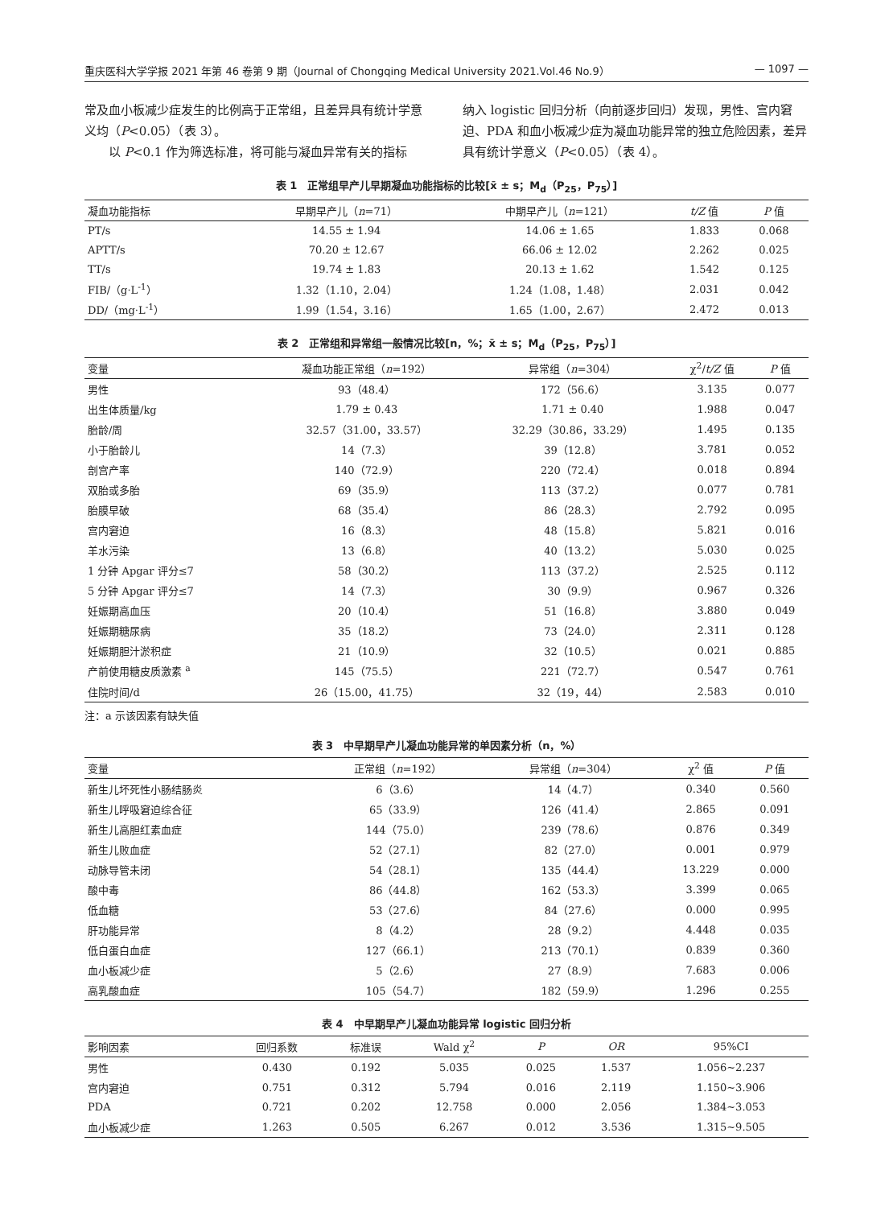重庆医科大学学报 2021 年第 46 卷第 9 期（Journal of Chongqing Medical University 2021.Vol.46 No.9） — 1097 —
常及血小板减少症发生的比例高于正常组，且差异具有统计学意义均（P<0.05）（表 3）。
　　以 P<0.1 作为筛选标准，将可能与凝血异常有关的指标
纳入 logistic 回归分析（向前逐步回归）发现，男性、宫内窘迫、PDA 和血小板减少症为凝血功能异常的独立危险因素，差异具有统计学意义（P<0.05）（表 4）。
表 1　正常组早产儿早期凝血功能指标的比较[x̄ ± s；M<sub>d</sub>（P<sub>25</sub>，P<sub>75</sub>）]
| 凝血功能指标 | 早期早产儿（ n =71） | 中期早产儿（ n =121） | t/Z 值 | P 值 |
| --- | --- | --- | --- | --- |
| PT/s | 14.55 ± 1.94 | 14.06 ± 1.65 | 1.833 | 0.068 |
| APTT/s | 70.20 ± 12.67 | 66.06 ± 12.02 | 2.262 | 0.025 |
| TT/s | 19.74 ± 1.83 | 20.13 ± 1.62 | 1.542 | 0.125 |
| FIB/（g·L<sup>-1</sup>） | 1.32（1.10，2.04） | 1.24（1.08，1.48） | 2.031 | 0.042 |
| DD/（mg·L<sup>-1</sup>） | 1.99（1.54，3.16） | 1.65（1.00，2.67） | 2.472 | 0.013 |
表 2　正常组和异常组一般情况比较[n，%；x̄ ± s；M<sub>d</sub>（P<sub>25</sub>，P<sub>75</sub>）]
| 变量 | 凝血功能正常组（ n =192） | 异常组（ n =304） | χ<sup>2</sup>/ t/Z 值 | P 值 |
| --- | --- | --- | --- | --- |
| 男性 | 93（48.4） | 172（56.6） | 3.135 | 0.077 |
| 出生体质量/kg | 1.79 ± 0.43 | 1.71 ± 0.40 | 1.988 | 0.047 |
| 胎龄/周 | 32.57（31.00，33.57） | 32.29（30.86，33.29） | 1.495 | 0.135 |
| 小于胎龄儿 | 14（7.3） | 39（12.8） | 3.781 | 0.052 |
| 剖宫产率 | 140（72.9） | 220（72.4） | 0.018 | 0.894 |
| 双胎或多胎 | 69（35.9） | 113（37.2） | 0.077 | 0.781 |
| 胎膜早破 | 68（35.4） | 86（28.3） | 2.792 | 0.095 |
| 宫内窘迫 | 16（8.3） | 48（15.8） | 5.821 | 0.016 |
| 羊水污染 | 13（6.8） | 40（13.2） | 5.030 | 0.025 |
| 1 分钟 Apgar 评分≤7 | 58（30.2） | 113（37.2） | 2.525 | 0.112 |
| 5 分钟 Apgar 评分≤7 | 14（7.3） | 30（9.9） | 0.967 | 0.326 |
| 妊娠期高血压 | 20（10.4） | 51（16.8） | 3.880 | 0.049 |
| 妊娠期糖尿病 | 35（18.2） | 73（24.0） | 2.311 | 0.128 |
| 妊娠期胆汁淤积症 | 21（10.9） | 32（10.5） | 0.021 | 0.885 |
| 产前使用糖皮质激素 <sup>a</sup> | 145（75.5） | 221（72.7） | 0.547 | 0.761 |
| 住院时间/d | 26（15.00，41.75） | 32（19，44） | 2.583 | 0.010 |
注：a 示该因素有缺失值
表 3　中早期早产儿凝血功能异常的单因素分析（n，%）
| 变量 | 正常组（ n =192） | 异常组（ n =304） | χ<sup>2</sup> 值 | P 值 |
| --- | --- | --- | --- | --- |
| 新生儿坏死性小肠结肠炎 | 6（3.6） | 14（4.7） | 0.340 | 0.560 |
| 新生儿呼吸窘迫综合征 | 65（33.9） | 126（41.4） | 2.865 | 0.091 |
| 新生儿高胆红素血症 | 144（75.0） | 239（78.6） | 0.876 | 0.349 |
| 新生儿败血症 | 52（27.1） | 82（27.0） | 0.001 | 0.979 |
| 动脉导管未闭 | 54（28.1） | 135（44.4） | 13.229 | 0.000 |
| 酸中毒 | 86（44.8） | 162（53.3） | 3.399 | 0.065 |
| 低血糖 | 53（27.6） | 84（27.6） | 0.000 | 0.995 |
| 肝功能异常 | 8（4.2） | 28（9.2） | 4.448 | 0.035 |
| 低白蛋白血症 | 127（66.1） | 213（70.1） | 0.839 | 0.360 |
| 血小板减少症 | 5（2.6） | 27（8.9） | 7.683 | 0.006 |
| 高乳酸血症 | 105（54.7） | 182（59.9） | 1.296 | 0.255 |
表 4　中早期早产儿凝血功能异常 logistic 回归分析
| 影响因素 | 回归系数 | 标准误 | Wald χ<sup>2</sup> | P | OR | 95%CI |
| --- | --- | --- | --- | --- | --- | --- |
| 男性 | 0.430 | 0.192 | 5.035 | 0.025 | 1.537 | 1.056~2.237 |
| 宫内窘迫 | 0.751 | 0.312 | 5.794 | 0.016 | 2.119 | 1.150~3.906 |
| PDA | 0.721 | 0.202 | 12.758 | 0.000 | 2.056 | 1.384~3.053 |
| 血小板减少症 | 1.263 | 0.505 | 6.267 | 0.012 | 3.536 | 1.315~9.505 |